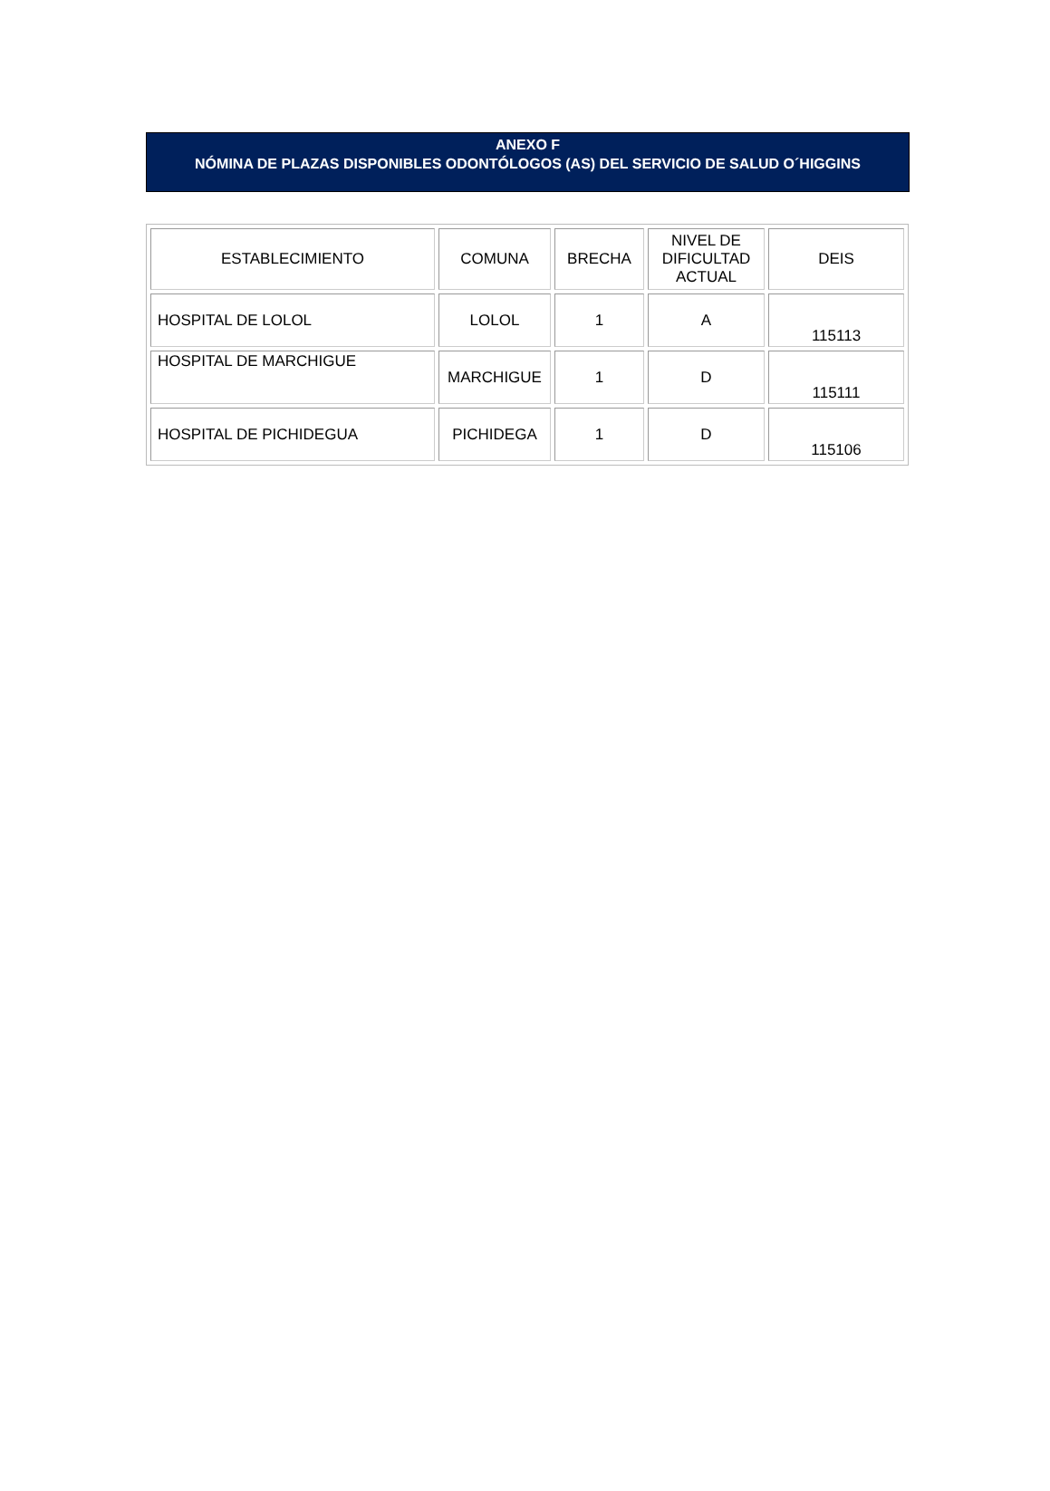ANEXO F
NÓMINA DE PLAZAS DISPONIBLES ODONTÓLOGOS (AS) DEL SERVICIO DE SALUD O´HIGGINS
| ESTABLECIMIENTO | COMUNA | BRECHA | NIVEL DE DIFICULTAD ACTUAL | DEIS |
| --- | --- | --- | --- | --- |
| HOSPITAL DE LOLOL | LOLOL | 1 | A | 115113 |
| HOSPITAL DE MARCHIGUE | MARCHIGUE | 1 | D | 115111 |
| HOSPITAL DE PICHIDEGUA | PICHIDEGA | 1 | D | 115106 |